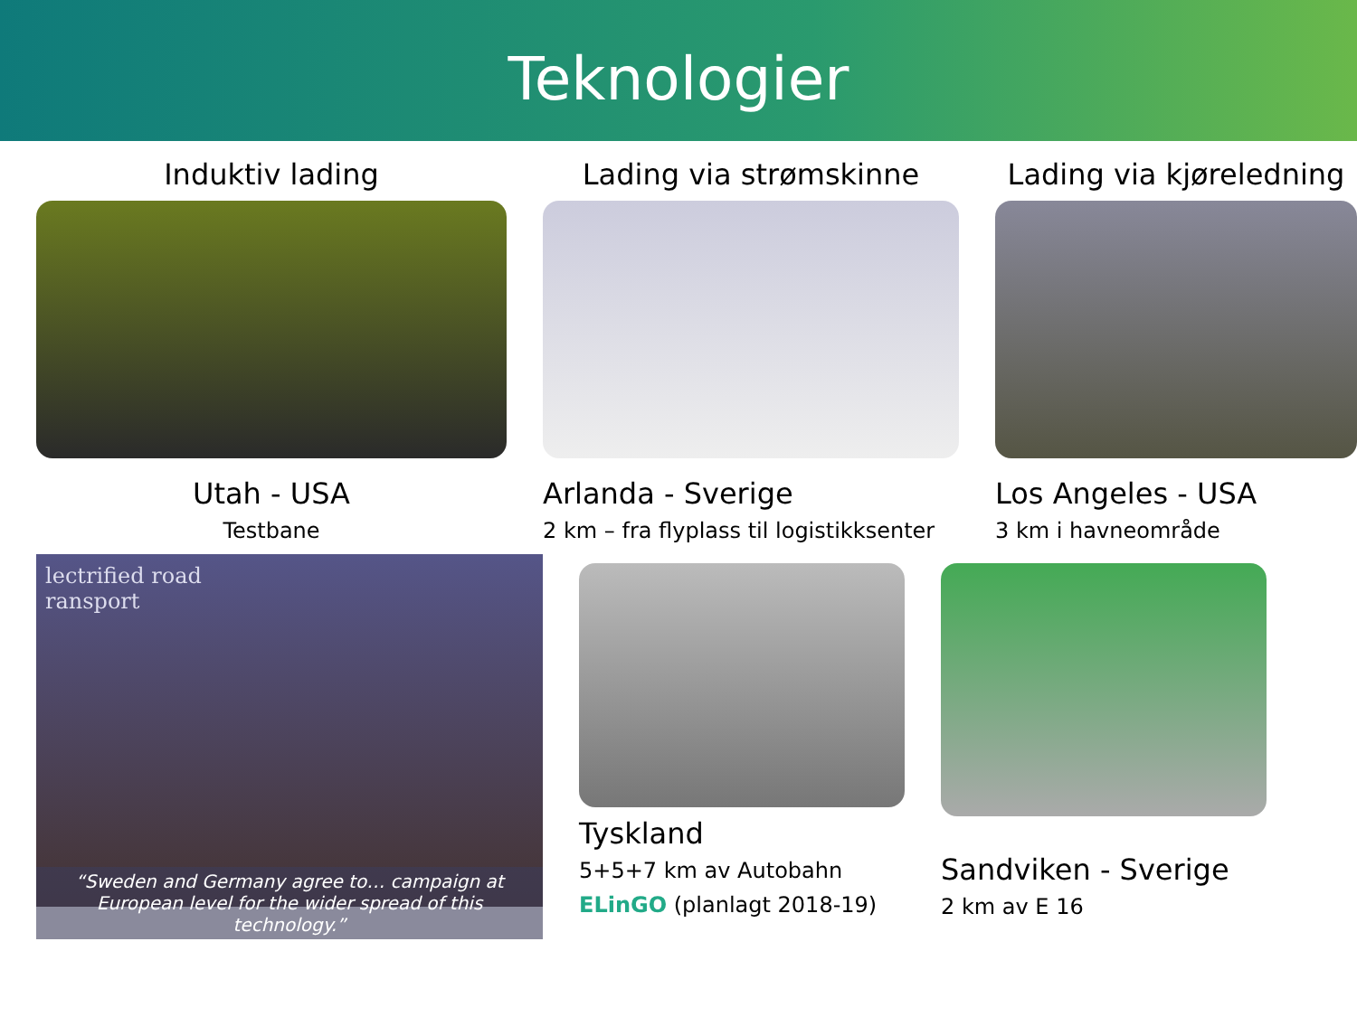Teknologier
Induktiv lading
Utah - USA
Testbane
Lading via strømskinne
Arlanda - Sverige
2 km – fra flyplass til logistikksenter
Lading via kjøreledning
Los Angeles - USA
3 km i havneområde
lectrified road
ransport
“Sweden and Germany agree to… campaign at European level for the wider spread of this technology.”
Tyskland
5+5+7 km av Autobahn
ELinGO (planlagt 2018-19)
Sandviken - Sverige
2 km av E 16